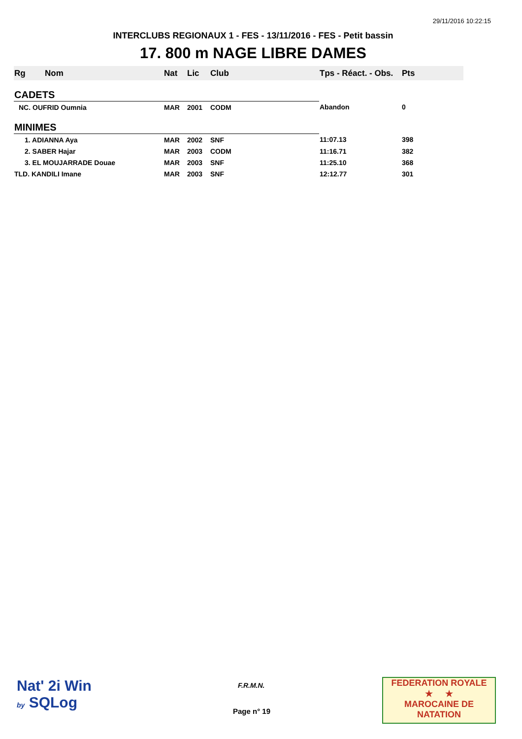29/11/2016 10:22:15
INTERCLUBS REGIONAUX 1 - FES - 13/11/2016 - FES - Petit bassin
17. 800 m NAGE LIBRE DAMES
| Rg | Nom | Nat | Lic | Club | Tps - Réact. - Obs. | Pts |
| --- | --- | --- | --- | --- | --- | --- |
| CADETS | | | | | | |
| NC. OUFRID Oumnia | | MAR | 2001 | CODM | Abandon | 0 |
| MINIMES | | | | | | |
| 1. ADIANNA Aya | | MAR | 2002 | SNF | 11:07.13 | 398 |
| 2. SABER Hajar | | MAR | 2003 | CODM | 11:16.71 | 382 |
| 3. EL MOUJARRADE Douae | | MAR | 2003 | SNF | 11:25.10 | 368 |
| TLD. KANDILI Imane | | MAR | 2003 | SNF | 12:12.77 | 301 |
Nat' 2i Win
by SQLog
F.R.M.N.
Page n° 19
FEDERATION ROYALE
★ ★
MAROCAINE DE NATATION